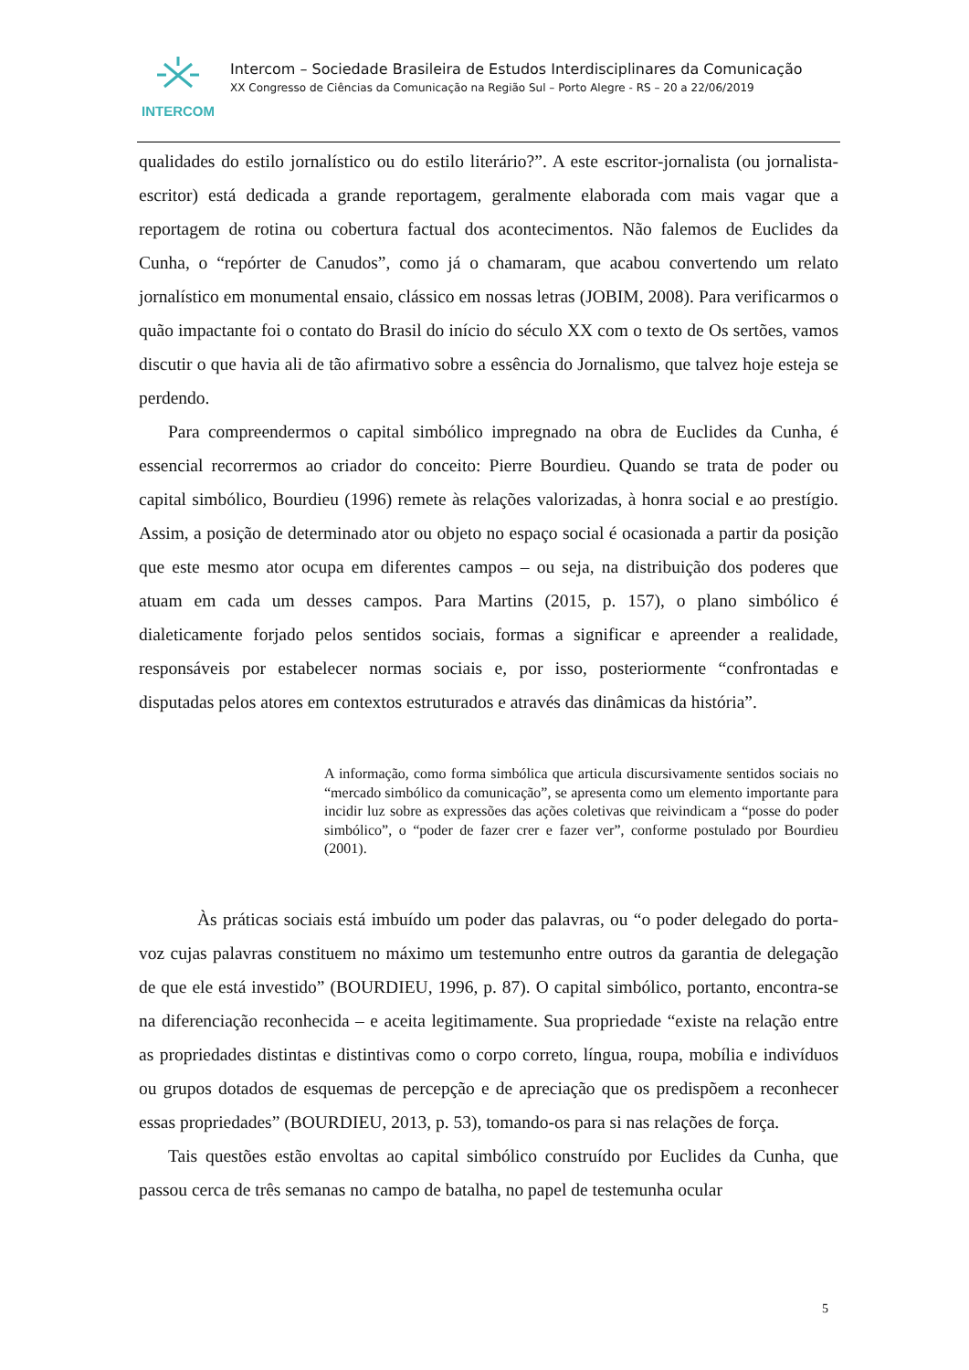INTERCOM
Intercom – Sociedade Brasileira de Estudos Interdisciplinares da Comunicação
XX Congresso de Ciências da Comunicação na Região Sul – Porto Alegre - RS – 20 a 22/06/2019
qualidades do estilo jornalístico ou do estilo literário?”. A este escritor-jornalista (ou jornalista-escritor) está dedicada a grande reportagem, geralmente elaborada com mais vagar que a reportagem de rotina ou cobertura factual dos acontecimentos. Não falemos de Euclides da Cunha, o “repórter de Canudos”, como já o chamaram, que acabou convertendo um relato jornalístico em monumental ensaio, clássico em nossas letras (JOBIM, 2008). Para verificarmos o quão impactante foi o contato do Brasil do início do século XX com o texto de Os sertões, vamos discutir o que havia ali de tão afirmativo sobre a essência do Jornalismo, que talvez hoje esteja se perdendo.
Para compreendermos o capital simbólico impregnado na obra de Euclides da Cunha, é essencial recorrermos ao criador do conceito: Pierre Bourdieu. Quando se trata de poder ou capital simbólico, Bourdieu (1996) remete às relações valorizadas, à honra social e ao prestígio. Assim, a posição de determinado ator ou objeto no espaço social é ocasionada a partir da posição que este mesmo ator ocupa em diferentes campos – ou seja, na distribuição dos poderes que atuam em cada um desses campos. Para Martins (2015, p. 157), o plano simbólico é dialeticamente forjado pelos sentidos sociais, formas a significar e apreender a realidade, responsáveis por estabelecer normas sociais e, por isso, posteriormente “confrontadas e disputadas pelos atores em contextos estruturados e através das dinâmicas da história”.
A informação, como forma simbólica que articula discursivamente sentidos sociais no “mercado simbólico da comunicação”, se apresenta como um elemento importante para incidir luz sobre as expressões das ações coletivas que reivindicam a “posse do poder simbólico”, o “poder de fazer crer e fazer ver”, conforme postulado por Bourdieu (2001).
Às práticas sociais está imbuído um poder das palavras, ou “o poder delegado do porta-voz cujas palavras constituem no máximo um testemunho entre outros da garantia de delegação de que ele está investido” (BOURDIEU, 1996, p. 87). O capital simbólico, portanto, encontra-se na diferenciação reconhecida – e aceita legitimamente. Sua propriedade “existe na relação entre as propriedades distintas e distintivas como o corpo correto, língua, roupa, mobília e indivíduos ou grupos dotados de esquemas de percepção e de apreciação que os predispõem a reconhecer essas propriedades” (BOURDIEU, 2013, p. 53), tomando-os para si nas relações de força.
Tais questões estão envoltas ao capital simbólico construído por Euclides da Cunha, que passou cerca de três semanas no campo de batalha, no papel de testemunha ocular
5